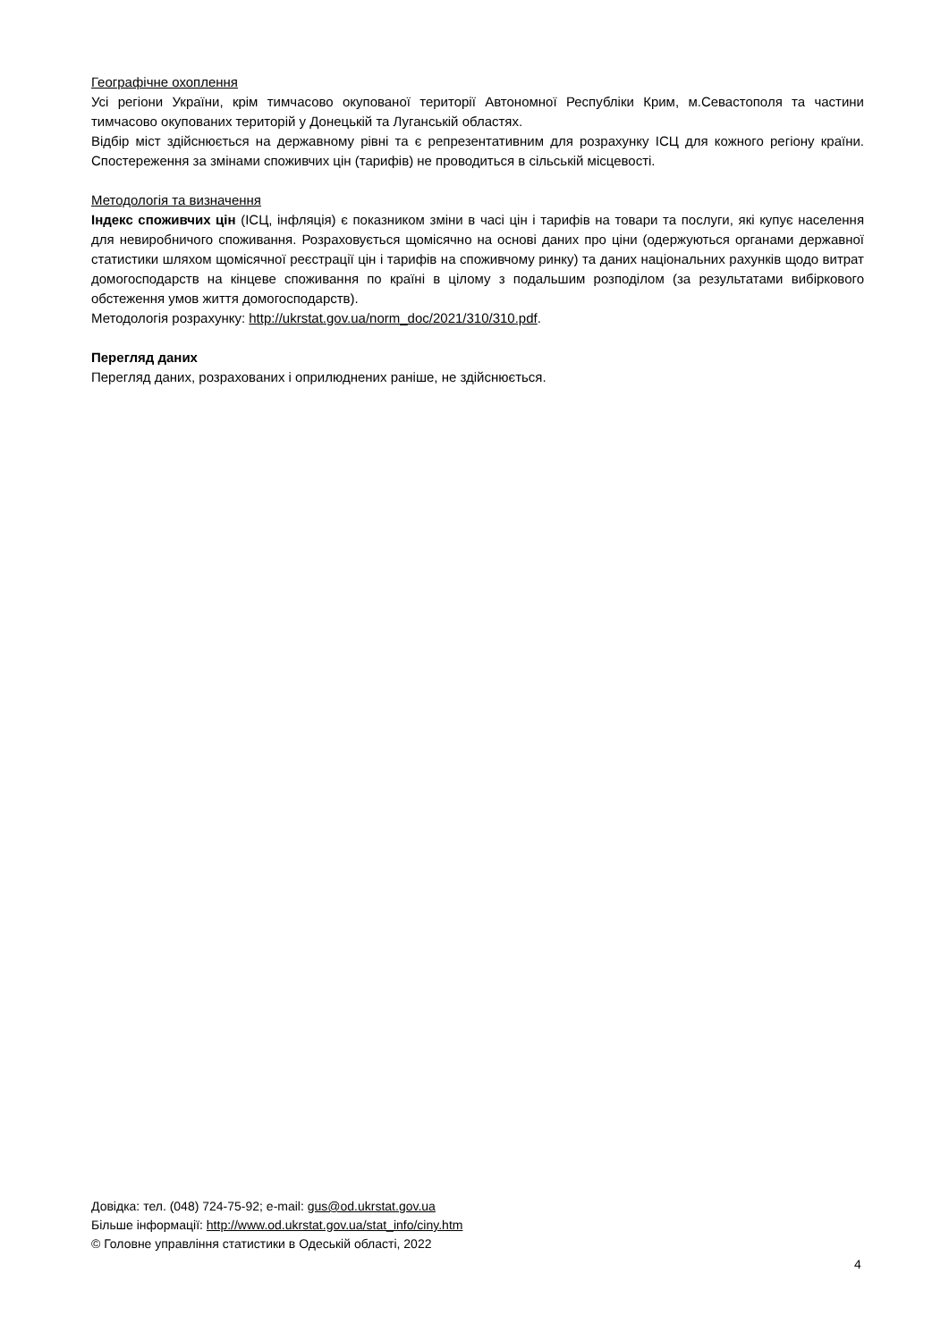Географічне охоплення
Усі регіони України, крім тимчасово окупованої території Автономної Республіки Крим, м.Севастополя та частини тимчасово окупованих територій у Донецькій та Луганській областях.
Відбір міст здійснюється на державному рівні та є репрезентативним для розрахунку ІСЦ для кожного регіону країни. Спостереження за змінами споживчих цін (тарифів) не проводиться в сільській місцевості.
Методологія та визначення
Індекс споживчих цін (ІСЦ, інфляція) є показником зміни в часі цін і тарифів на товари та послуги, які купує населення для невиробничого споживання. Розраховується щомісячно на основі даних про ціни (одержуються органами державної статистики шляхом щомісячної реєстрації цін і тарифів на споживчому ринку) та даних національних рахунків щодо витрат домогосподарств на кінцеве споживання по країні в цілому з подальшим розподілом (за результатами вибіркового обстеження умов життя домогосподарств).
Методологія розрахунку: http://ukrstat.gov.ua/norm_doc/2021/310/310.pdf.
Перегляд даних
Перегляд даних, розрахованих і оприлюднених раніше, не здійснюється.
Довідка: тел. (048) 724-75-92; e-mail: gus@od.ukrstat.gov.ua
Більше інформації: http://www.od.ukrstat.gov.ua/stat_info/ciny.htm
© Головне управління статистики в Одеській області, 2022
4